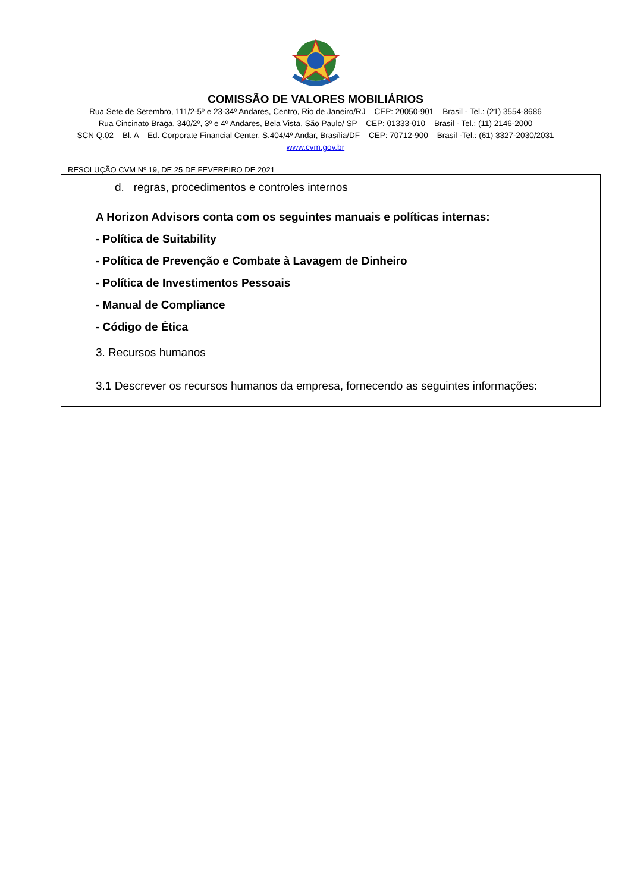COMISSÃO DE VALORES MOBILIÁRIOS
Rua Sete de Setembro, 111/2-5º e 23-34º Andares, Centro, Rio de Janeiro/RJ – CEP: 20050-901 – Brasil - Tel.: (21) 3554-8686
Rua Cincinato Braga, 340/2º, 3º e 4º Andares, Bela Vista, São Paulo/ SP – CEP: 01333-010 – Brasil - Tel.: (11) 2146-2000
SCN Q.02 – Bl. A – Ed. Corporate Financial Center, S.404/4º Andar, Brasília/DF – CEP: 70712-900 – Brasil -Tel.: (61) 3327-2030/2031
www.cvm.gov.br
RESOLUÇÃO CVM Nº 19, DE 25 DE FEVEREIRO DE 2021
| d. regras, procedimentos e controles internos A Horizon Advisors conta com os seguintes manuais e políticas internas: - Política de Suitability - Política de Prevenção e Combate à Lavagem de Dinheiro - Política de Investimentos Pessoais - Manual de Compliance - Código de Ética |
| 3. Recursos humanos |
| 3.1 Descrever os recursos humanos da empresa, fornecendo as seguintes informações: |